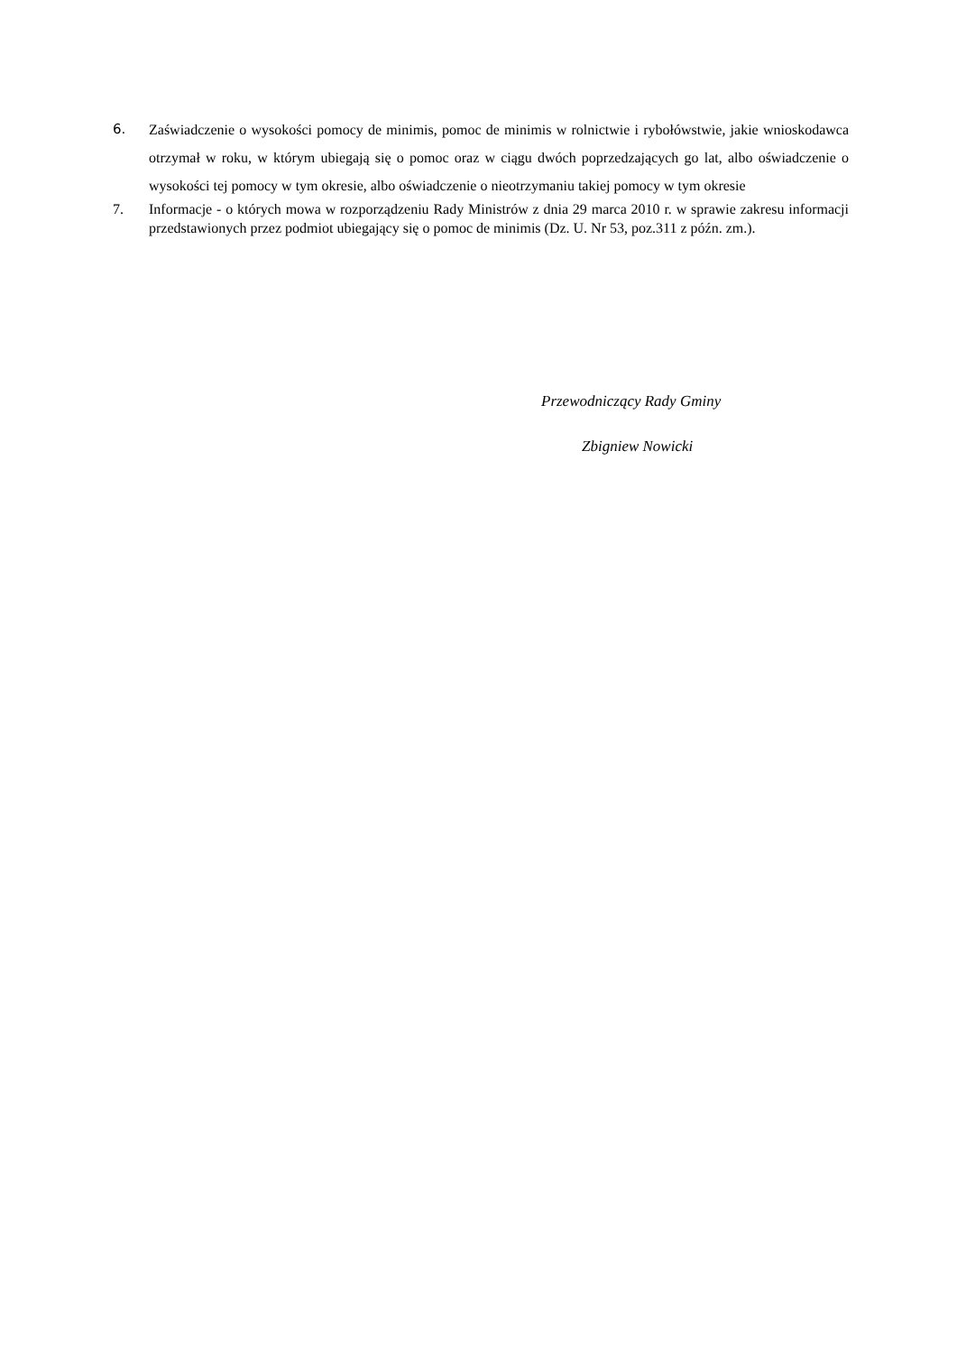6. Zaświadczenie o wysokości pomocy de minimis, pomoc de minimis w rolnictwie i rybołówstwie, jakie wnioskodawca otrzymał w roku, w którym ubiegają się o pomoc oraz w ciągu dwóch poprzedzających go lat, albo oświadczenie o wysokości tej pomocy w tym okresie, albo oświadczenie o nieotrzymaniu takiej pomocy w tym okresie
7. Informacje - o których mowa w rozporządzeniu Rady Ministrów z dnia 29 marca 2010 r. w sprawie zakresu informacji przedstawionych przez podmiot ubiegający się o pomoc de minimis (Dz. U. Nr 53, poz.311 z późn. zm.).
Przewodniczący Rady Gminy
Zbigniew Nowicki